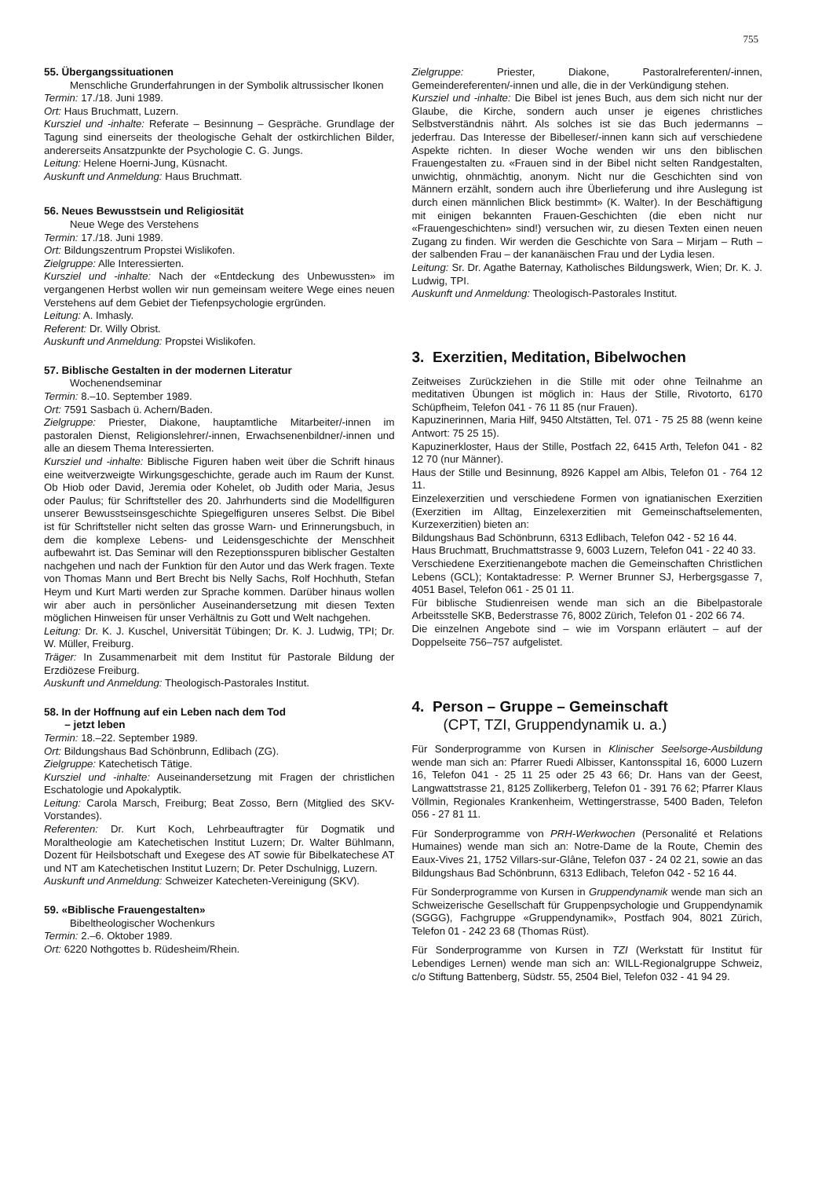755
55. Übergangssituationen
Menschliche Grunderfahrungen in der Symbolik altrussischer Ikonen
Termin: 17./18. Juni 1989.
Ort: Haus Bruchmatt, Luzern.
Kursziel und -inhalte: Referate – Besinnung – Gespräche. Grundlage der Tagung sind einerseits der theologische Gehalt der ostkirchlichen Bilder, andererseits Ansatzpunkte der Psychologie C. G. Jungs.
Leitung: Helene Hoerni-Jung, Küsnacht.
Auskunft und Anmeldung: Haus Bruchmatt.
56. Neues Bewusstsein und Religiosität
Neue Wege des Verstehens
Termin: 17./18. Juni 1989.
Ort: Bildungszentrum Propstei Wislikofen.
Zielgruppe: Alle Interessierten.
Kursziel und -inhalte: Nach der «Entdeckung des Unbewussten» im vergangenen Herbst wollen wir nun gemeinsam weitere Wege eines neuen Verstehens auf dem Gebiet der Tiefenpsychologie ergründen.
Leitung: A. Imhasly.
Referent: Dr. Willy Obrist.
Auskunft und Anmeldung: Propstei Wislikofen.
57. Biblische Gestalten in der modernen Literatur
Wochenendseminar
Termin: 8.–10. September 1989.
Ort: 7591 Sasbach ü. Achern/Baden.
Zielgruppe: Priester, Diakone, hauptamtliche Mitarbeiter/-innen im pastoralen Dienst, Religionslehrer/-innen, Erwachsenenbildner/-innen und alle an diesem Thema Interessierten.
Kursziel und -inhalte: Biblische Figuren haben weit über die Schrift hinaus eine weitverzweigte Wirkungsgeschichte, gerade auch im Raum der Kunst. Ob Hiob oder David, Jeremia oder Kohelet, ob Judith oder Maria, Jesus oder Paulus; für Schriftsteller des 20. Jahrhunderts sind die Modellfiguren unserer Bewusstseinsgeschichte Spiegelfiguren unseres Selbst. Die Bibel ist für Schriftsteller nicht selten das grosse Warn- und Erinnerungsbuch, in dem die komplexe Lebens- und Leidensgeschichte der Menschheit aufbewahrt ist. Das Seminar will den Rezeptionsspuren biblischer Gestalten nachgehen und nach der Funktion für den Autor und das Werk fragen. Texte von Thomas Mann und Bert Brecht bis Nelly Sachs, Rolf Hochhuth, Stefan Heym und Kurt Marti werden zur Sprache kommen. Darüber hinaus wollen wir aber auch in persönlicher Auseinandersetzung mit diesen Texten möglichen Hinweisen für unser Verhältnis zu Gott und Welt nachgehen.
Leitung: Dr. K. J. Kuschel, Universität Tübingen; Dr. K. J. Ludwig, TPI; Dr. W. Müller, Freiburg.
Träger: In Zusammenarbeit mit dem Institut für Pastorale Bildung der Erzdiözese Freiburg.
Auskunft und Anmeldung: Theologisch-Pastorales Institut.
58. In der Hoffnung auf ein Leben nach dem Tod
– jetzt leben
Termin: 18.–22. September 1989.
Ort: Bildungshaus Bad Schönbrunn, Edlibach (ZG).
Zielgruppe: Katechetisch Tätige.
Kursziel und -inhalte: Auseinandersetzung mit Fragen der christlichen Eschatologie und Apokalyptik.
Leitung: Carola Marsch, Freiburg; Beat Zosso, Bern (Mitglied des SKV-Vorstandes).
Referenten: Dr. Kurt Koch, Lehrbeauftragter für Dogmatik und Moraltheologie am Katechetischen Institut Luzern; Dr. Walter Bühlmann, Dozent für Heilsbotschaft und Exegese des AT sowie für Bibelkatechese AT und NT am Katechetischen Institut Luzern; Dr. Peter Dschulnigg, Luzern.
Auskunft und Anmeldung: Schweizer Katecheten-Vereinigung (SKV).
59. «Biblische Frauengestalten»
Bibeltheologischer Wochenkurs
Termin: 2.–6. Oktober 1989.
Ort: 6220 Nothgottes b. Rüdesheim/Rhein.
Zielgruppe: Priester, Diakone, Pastoralreferenten/-innen, Gemeindereferenten/-innen und alle, die in der Verkündigung stehen.
Kursziel und -inhalte: Die Bibel ist jenes Buch, aus dem sich nicht nur der Glaube, die Kirche, sondern auch unser je eigenes christliches Selbstverständnis nährt. Als solches ist sie das Buch jedermanns – jederfrau. Das Interesse der Bibelleser/-innen kann sich auf verschiedene Aspekte richten. In dieser Woche wenden wir uns den biblischen Frauengestalten zu. «Frauen sind in der Bibel nicht selten Randgestalten, unwichtig, ohnmächtig, anonym. Nicht nur die Geschichten sind von Männern erzählt, sondern auch ihre Überlieferung und ihre Auslegung ist durch einen männlichen Blick bestimmt» (K. Walter). In der Beschäftigung mit einigen bekannten Frauen-Geschichten (die eben nicht nur «Frauengeschichten» sind!) versuchen wir, zu diesen Texten einen neuen Zugang zu finden. Wir werden die Geschichte von Sara – Mirjam – Ruth – der salbenden Frau – der kananäischen Frau und der Lydia lesen.
Leitung: Sr. Dr. Agathe Baternay, Katholisches Bildungswerk, Wien; Dr. K. J. Ludwig, TPI.
Auskunft und Anmeldung: Theologisch-Pastorales Institut.
3. Exerzitien, Meditation, Bibelwochen
Zeitweises Zurückziehen in die Stille mit oder ohne Teilnahme an meditativen Übungen ist möglich in: Haus der Stille, Rivotorto, 6170 Schüpfheim, Telefon 041 - 76 11 85 (nur Frauen).
Kapuzinerinnen, Maria Hilf, 9450 Altstätten, Tel. 071 - 75 25 88 (wenn keine Antwort: 75 25 15).
Kapuzinerkloster, Haus der Stille, Postfach 22, 6415 Arth, Telefon 041 - 82 12 70 (nur Männer).
Haus der Stille und Besinnung, 8926 Kappel am Albis, Telefon 01 - 764 12 11.
Einzelexerzitien und verschiedene Formen von ignatianischen Exerzitien (Exerzitien im Alltag, Einzelexerzitien mit Gemeinschaftselementen, Kurzexerzitien) bieten an:
Bildungshaus Bad Schönbrunn, 6313 Edlibach, Telefon 042 - 52 16 44.
Haus Bruchmatt, Bruchmattstrasse 9, 6003 Luzern, Telefon 041 - 22 40 33.
Verschiedene Exerzitienangebote machen die Gemeinschaften Christlichen Lebens (GCL); Kontaktadresse: P. Werner Brunner SJ, Herbergsgasse 7, 4051 Basel, Telefon 061 - 25 01 11.
Für biblische Studienreisen wende man sich an die Bibelpastorale Arbeitsstelle SKB, Bederstrasse 76, 8002 Zürich, Telefon 01 - 202 66 74.
Die einzelnen Angebote sind – wie im Vorspann erläutert – auf der Doppelseite 756–757 aufgelistet.
4. Person – Gruppe – Gemeinschaft
(CPT, TZI, Gruppendynamik u. a.)
Für Sonderprogramme von Kursen in Klinischer Seelsorge-Ausbildung wende man sich an: Pfarrer Ruedi Albisser, Kantonsspital 16, 6000 Luzern 16, Telefon 041 - 25 11 25 oder 25 43 66; Dr. Hans van der Geest, Langwattstrasse 21, 8125 Zollikerberg, Telefon 01 - 391 76 62; Pfarrer Klaus Völlmin, Regionales Krankenheim, Wettingerstrasse, 5400 Baden, Telefon 056 - 27 81 11.
Für Sonderprogramme von PRH-Werkwochen (Personalité et Relations Humaines) wende man sich an: Notre-Dame de la Route, Chemin des Eaux-Vives 21, 1752 Villars-sur-Glâne, Telefon 037 - 24 02 21, sowie an das Bildungshaus Bad Schönbrunn, 6313 Edlibach, Telefon 042 - 52 16 44.
Für Sonderprogramme von Kursen in Gruppendynamik wende man sich an Schweizerische Gesellschaft für Gruppenpsychologie und Gruppendynamik (SGGG), Fachgruppe «Gruppendynamik», Postfach 904, 8021 Zürich, Telefon 01 - 242 23 68 (Thomas Rüst).
Für Sonderprogramme von Kursen in TZI (Werkstatt für Institut für Lebendiges Lernen) wende man sich an: WILL-Regionalgruppe Schweiz, c/o Stiftung Battenberg, Südstr. 55, 2504 Biel, Telefon 032 - 41 94 29.